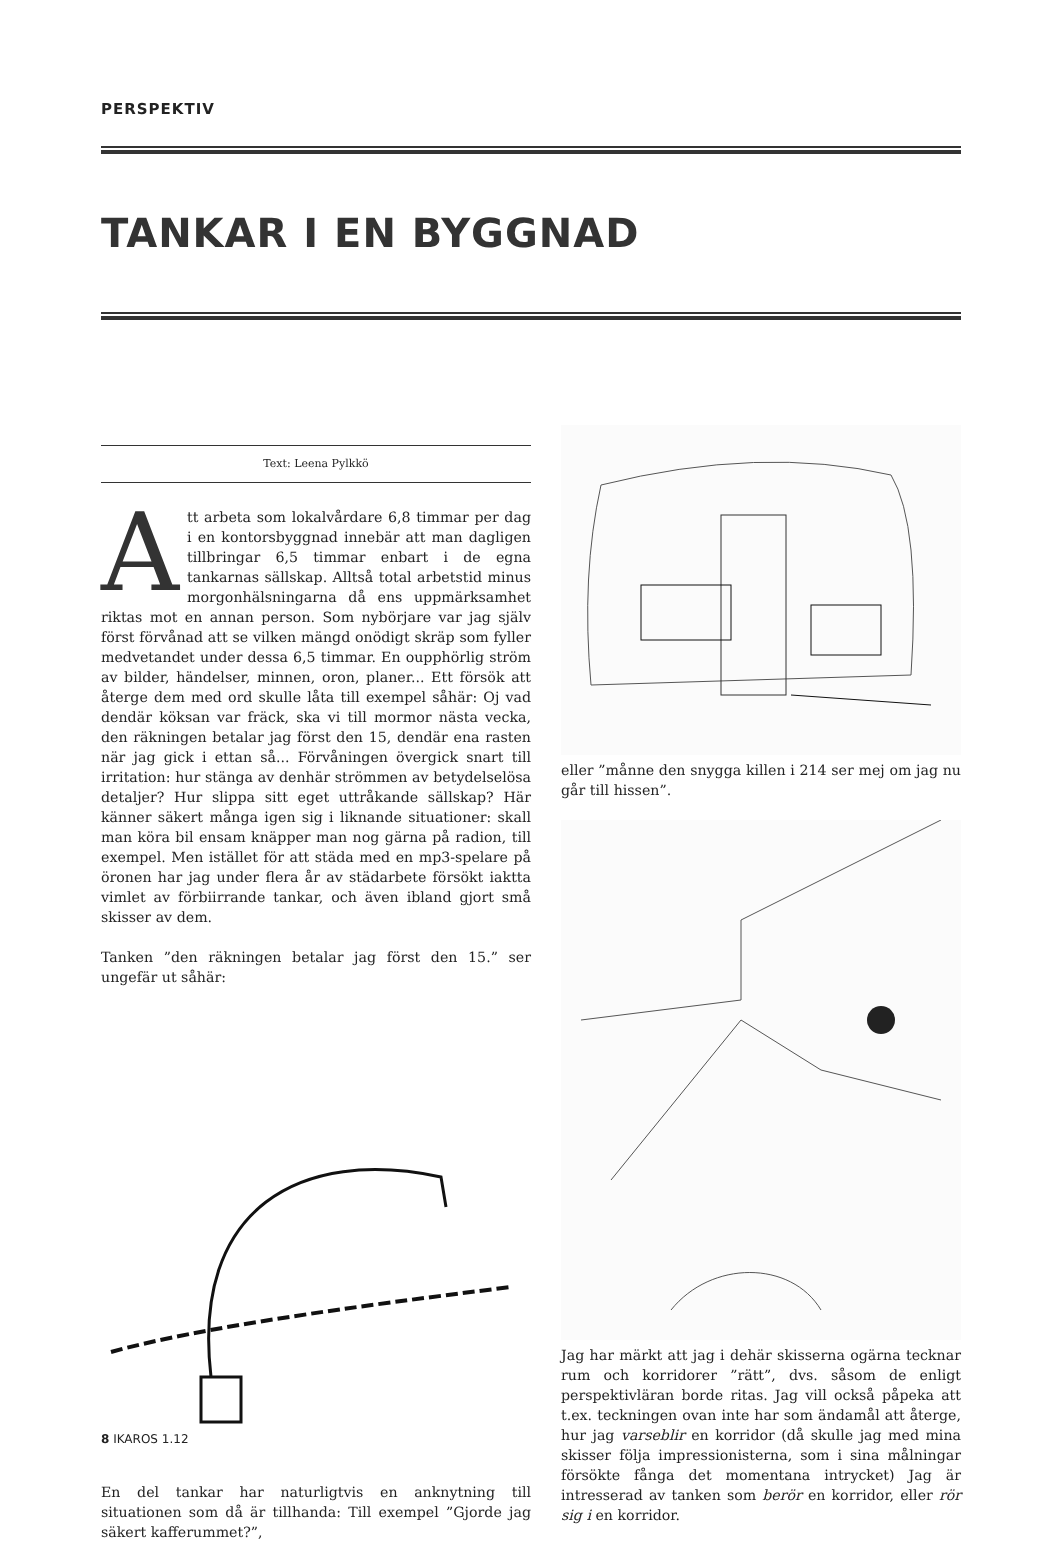PERSPEKTIV
TANKAR I EN BYGGNAD
Text: Leena Pylkkö
Att arbeta som lokalvårdare 6,8 timmar per dag i en kontorsbyggnad innebär att man dagligen tillbringar 6,5 timmar enbart i de egna tankarnas sällskap. Alltså total arbetstid minus morgonhälsningarna då ens uppmärksamhet riktas mot en annan person. Som nybörjare var jag själv först förvånad att se vilken mängd onödigt skräp som fyller medvetandet under dessa 6,5 timmar. En oupphörlig ström av bilder, händelser, minnen, oron, planer... Ett försök att återge dem med ord skulle låta till exempel såhär: Oj vad dendär köksan var fräck, ska vi till mormor nästa vecka, den räkningen betalar jag först den 15, dendär ena rasten när jag gick i ettan så... Förvåningen övergick snart till irritation: hur stänga av denhär strömmen av betydelselösa detaljer? Hur slippa sitt eget uttråkande sällskap? Här känner säkert många igen sig i liknande situationer: skall man köra bil ensam knäpper man nog gärna på radion, till exempel. Men istället för att städa med en mp3-spelare på öronen har jag under flera år av städarbete försökt iaktta vimlet av förbiirrande tankar, och även ibland gjort små skisser av dem.
Tanken ”den räkningen betalar jag först den 15.” ser ungefär ut såhär:
En del tankar har naturligtvis en anknytning till situationen som då är tillhanda: Till exempel ”Gjorde jag säkert kafferummet?”,
eller ”månne den snygga killen i 214 ser mej om jag nu går till hissen”.
Jag har märkt att jag i dehär skisserna ogärna tecknar rum och korridorer ”rätt”, dvs. såsom de enligt perspektivläran borde ritas. Jag vill också påpeka att t.ex. teckningen ovan inte har som ändamål att återge, hur jag varseblir en korridor (då skulle jag med mina skisser följa impressionisterna, som i sina målningar försökte fånga det momentana intrycket) Jag är intresserad av tanken som berör en korridor, eller rör sig i en korridor.
8 IKAROS 1.12